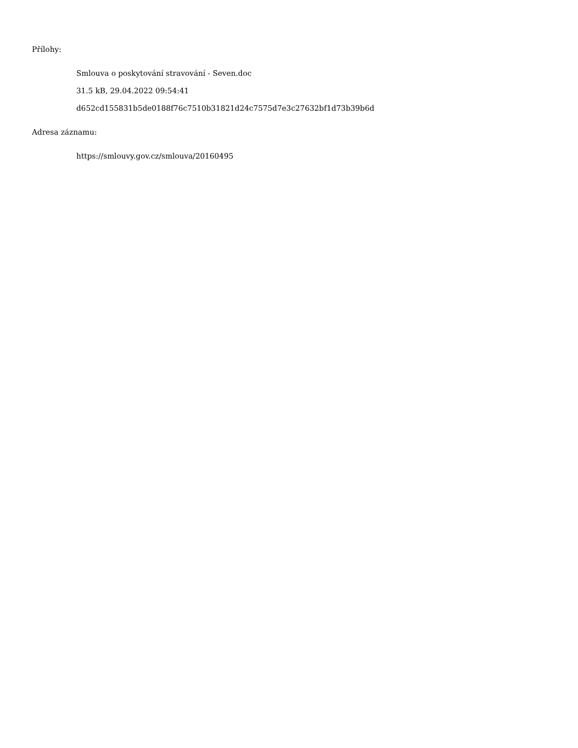Přílohy:
Smlouva o poskytování stravování - Seven.doc
31.5 kB, 29.04.2022 09:54:41
d652cd155831b5de0188f76c7510b31821d24c7575d7e3c27632bf1d73b39b6d
Adresa záznamu:
https://smlouvy.gov.cz/smlouva/20160495